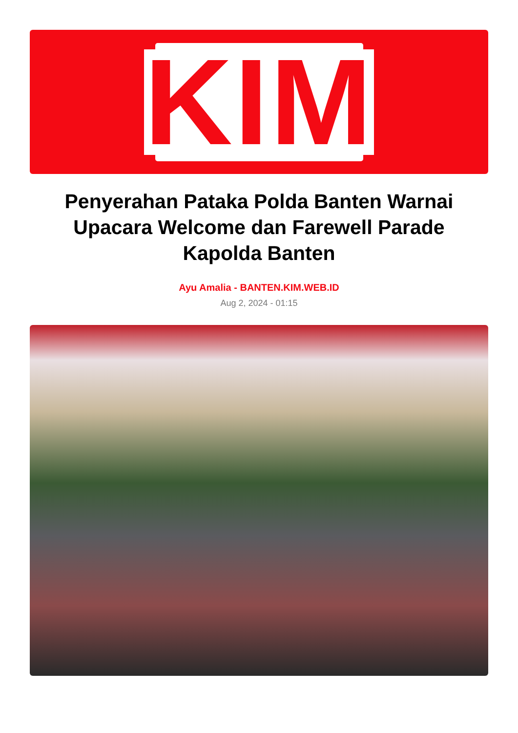KIM
Penyerahan Pataka Polda Banten Warnai Upacara Welcome dan Farewell Parade Kapolda Banten
Ayu Amalia - BANTEN.KIM.WEB.ID
Aug 2, 2024 - 01:15